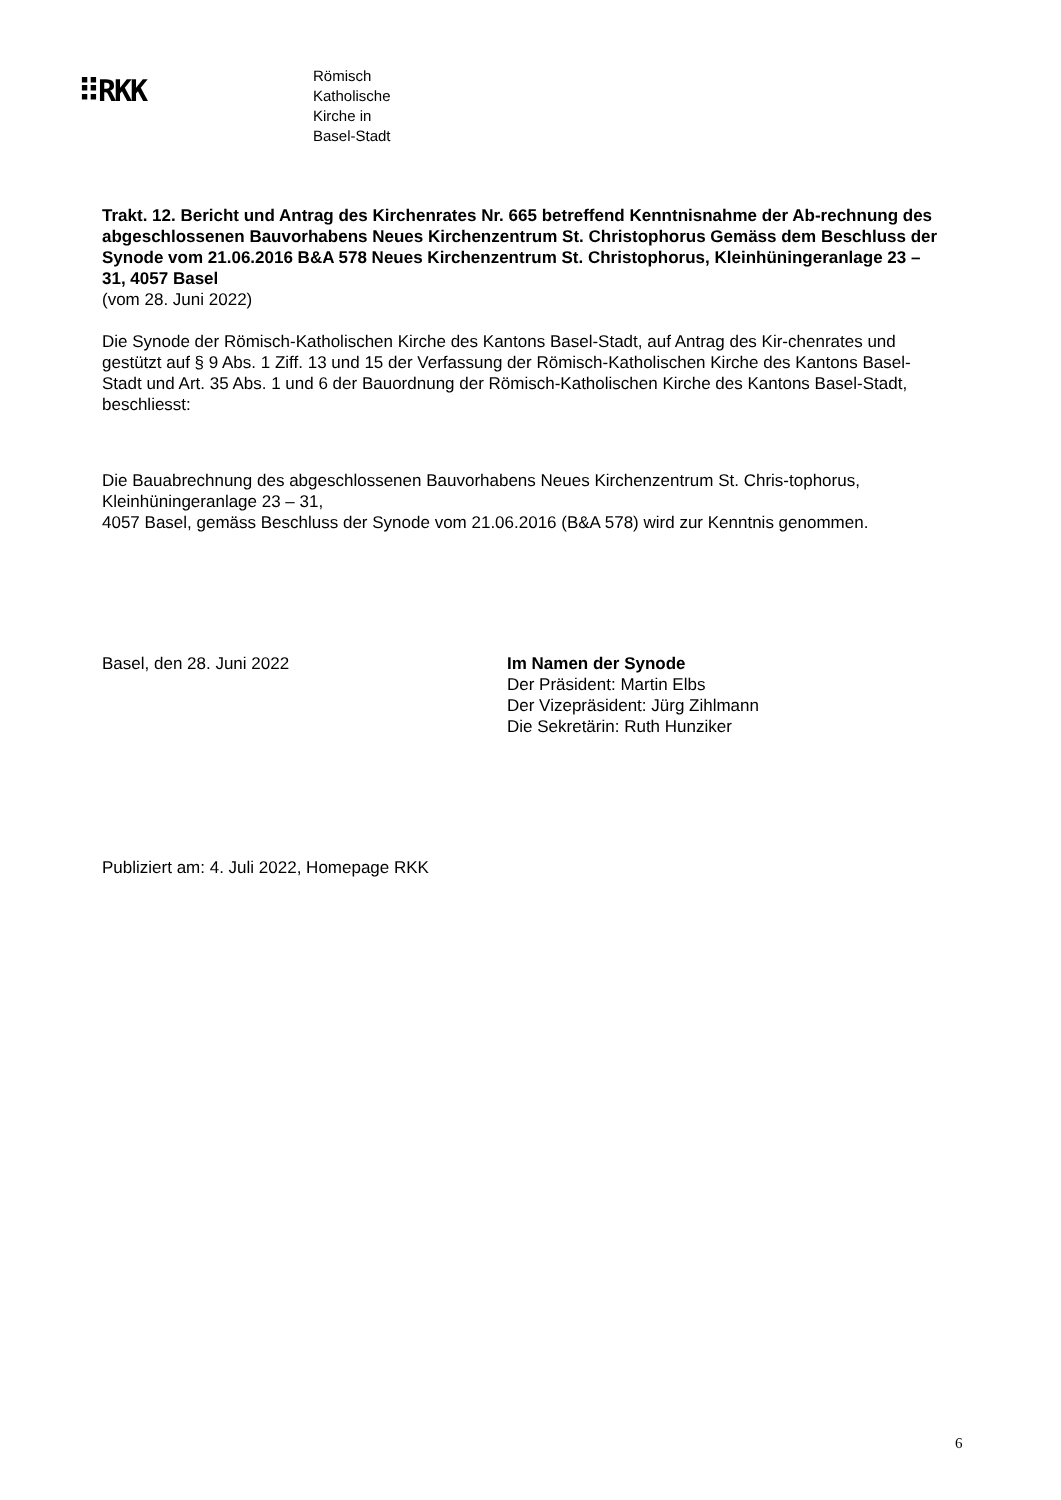⠿RKK
Römisch
Katholische
Kirche in
Basel-Stadt
Trakt. 12. Bericht und Antrag des Kirchenrates Nr. 665 betreffend Kenntnisnahme der Ab-rechnung des abgeschlossenen Bauvorhabens Neues Kirchenzentrum St. Christophorus Gemäss dem Beschluss der Synode vom 21.06.2016 B&A 578 Neues Kirchenzentrum St. Christophorus, Kleinhüningeranlage 23 – 31, 4057 Basel
(vom 28. Juni 2022)
Die Synode der Römisch-Katholischen Kirche des Kantons Basel-Stadt, auf Antrag des Kir-chenrates und gestützt auf § 9 Abs. 1 Ziff. 13 und 15 der Verfassung der Römisch-Katholischen Kirche des Kantons Basel-Stadt und Art. 35 Abs. 1 und 6 der Bauordnung der Römisch-Katholischen Kirche des Kantons Basel-Stadt, beschliesst:
Die Bauabrechnung des abgeschlossenen Bauvorhabens Neues Kirchenzentrum St. Chris-tophorus, Kleinhüningeranlage 23 – 31,
4057 Basel, gemäss Beschluss der Synode vom 21.06.2016 (B&A 578) wird zur Kenntnis genommen.
Basel, den 28. Juni 2022 Im Namen der Synode
Der Präsident: Martin Elbs
Der Vizepräsident: Jürg Zihlmann
Die Sekretärin: Ruth Hunziker
Publiziert am: 4. Juli 2022, Homepage RKK
6